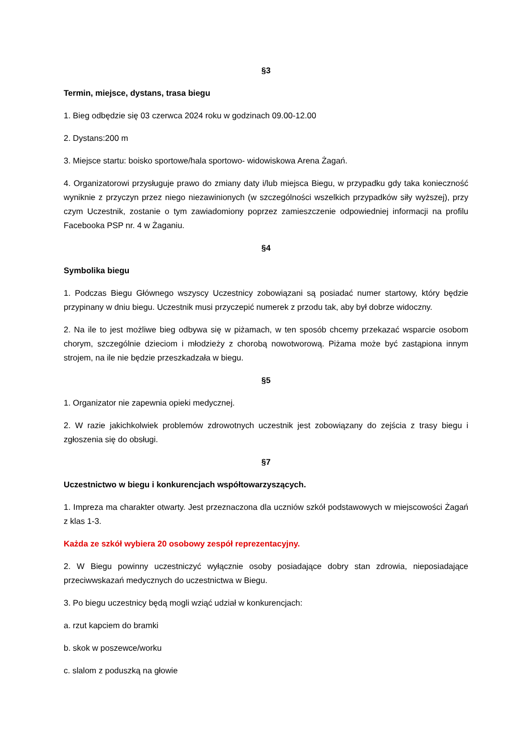§3
Termin, miejsce, dystans, trasa biegu
1. Bieg odbędzie się 03 czerwca 2024 roku w godzinach 09.00-12.00
2. Dystans:200 m
3. Miejsce startu: boisko sportowe/hala sportowo- widowiskowa Arena Żagań.
4. Organizatorowi przysługuje prawo do zmiany daty i/lub miejsca Biegu, w przypadku gdy taka konieczność wyniknie z przyczyn przez niego niezawinionych (w szczególności wszelkich przypadków siły wyższej), przy czym Uczestnik, zostanie o tym zawiadomiony poprzez zamieszczenie odpowiedniej informacji na profilu Facebooka PSP nr. 4 w Żaganiu.
§4
Symbolika biegu
1. Podczas Biegu Głównego wszyscy Uczestnicy zobowiązani są posiadać numer startowy, który będzie przypinany w dniu biegu. Uczestnik musi przyczepić numerek z przodu tak, aby był dobrze widoczny.
2. Na ile to jest możliwe bieg odbywa się w piżamach, w ten sposób chcemy przekazać wsparcie osobom chorym, szczególnie dzieciom i młodzieży z chorobą nowotworową. Piżama może być zastąpiona innym strojem, na ile nie będzie przeszkadzała w biegu.
§5
1. Organizator nie zapewnia opieki medycznej.
2. W razie jakichkolwiek problemów zdrowotnych uczestnik jest zobowiązany do zejścia z trasy biegu i zgłoszenia się do obsługi.
§7
Uczestnictwo w biegu i konkurencjach współtowarzyszących.
1. Impreza ma charakter otwarty. Jest przeznaczona dla uczniów szkół podstawowych w miejscowości Żagań z klas 1-3.
Każda ze szkół wybiera 20 osobowy zespół reprezentacyjny.
2. W Biegu powinny uczestniczyć wyłącznie osoby posiadające dobry stan zdrowia, nieposiadające przeciwwskazań medycznych do uczestnictwa w Biegu.
3. Po biegu uczestnicy będą mogli wziąć udział w konkurencjach:
a. rzut kapciem do bramki
b. skok w poszewce/worku
c. slalom z poduszką na głowie